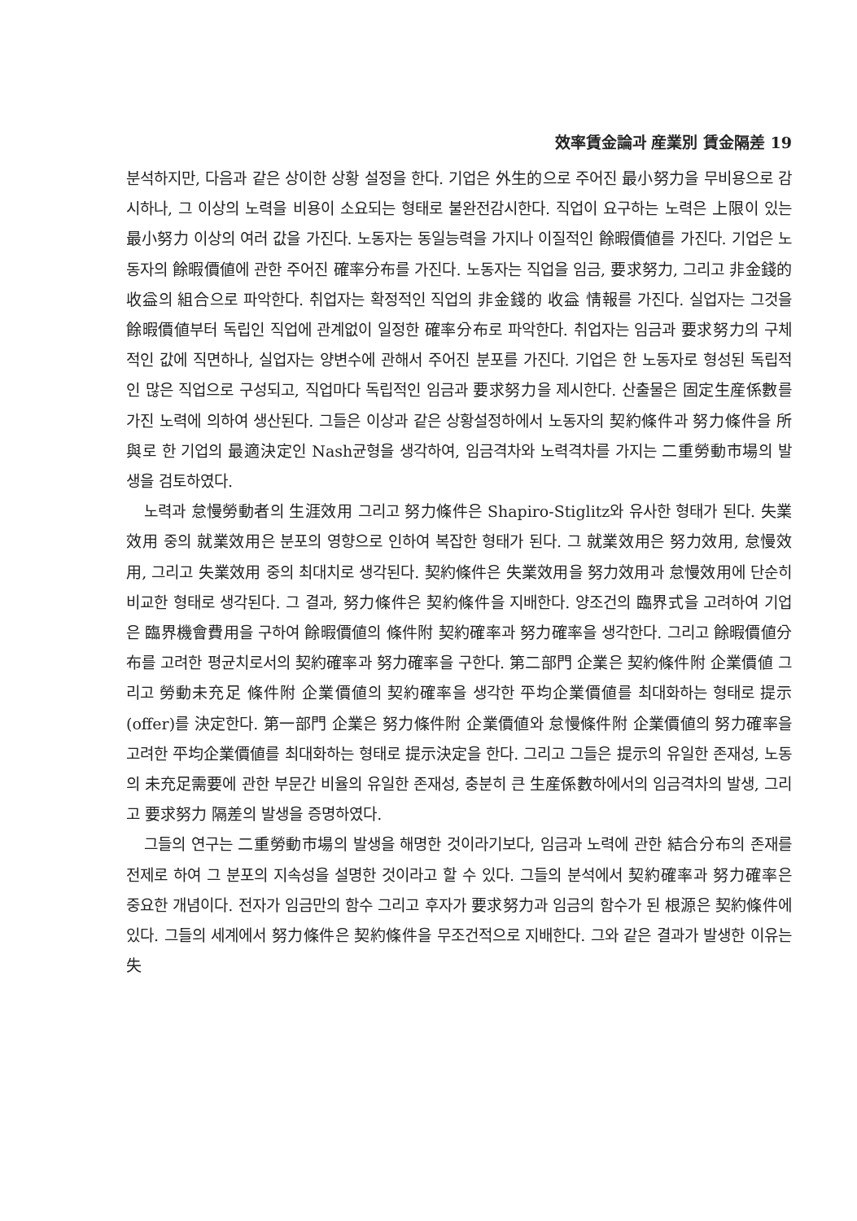效率賃金論과 産業別 賃金隔差 19
분석하지만, 다음과 같은 상이한 상황 설정을 한다. 기업은 外生的으로 주어진 最小努力을 무비용으로 감시하나, 그 이상의 노력을 비용이 소요되는 형태로 불완전감시한다. 직업이 요구하는 노력은 上限이 있는 最小努力 이상의 여러 값을 가진다. 노동자는 동일능력을 가지나 이질적인 餘暇價値를 가진다. 기업은 노동자의 餘暇價値에 관한 주어진 確率分布를 가진다. 노동자는 직업을 임금, 要求努力, 그리고 非金錢的 收益의 組合으로 파악한다. 취업자는 확정적인 직업의 非金錢的 收益 情報를 가진다. 실업자는 그것을 餘暇價値부터 독립인 직업에 관계없이 일정한 確率分布로 파악한다. 취업자는 임금과 要求努力의 구체적인 값에 직면하나, 실업자는 양변수에 관해서 주어진 분포를 가진다. 기업은 한 노동자로 형성된 독립적인 많은 직업으로 구성되고, 직업마다 독립적인 임금과 要求努力을 제시한다. 산출물은 固定生産係數를 가진 노력에 의하여 생산된다. 그들은 이상과 같은 상황설정하에서 노동자의 契約條件과 努力條件을 所與로 한 기업의 最適決定인 Nash균형을 생각하여, 임금격차와 노력격차를 가지는 二重勞動市場의 발생을 검토하였다.
노력과 怠慢勞動者의 生涯效用 그리고 努力條件은 Shapiro-Stiglitz와 유사한 형태가 된다. 失業效用 중의 就業效用은 분포의 영향으로 인하여 복잡한 형태가 된다. 그 就業效用은 努力效用, 怠慢效用, 그리고 失業效用 중의 최대치로 생각된다. 契約條件은 失業效用을 努力效用과 怠慢效用에 단순히 비교한 형태로 생각된다. 그 결과, 努力條件은 契約條件을 지배한다. 양조건의 臨界式을 고려하여 기업은 臨界機會費用을 구하여 餘暇價値의 條件附 契約確率과 努力確率을 생각한다. 그리고 餘暇價値分布를 고려한 평균치로서의 契約確率과 努力確率을 구한다. 第二部門 企業은 契約條件附 企業價値 그리고 勞動未充足 條件附 企業價値의 契約確率을 생각한 平均企業價値를 최대화하는 형태로 提示(offer)를 決定한다. 第一部門 企業은 努力條件附 企業價値와 怠慢條件附 企業價値의 努力確率을 고려한 平均企業價値를 최대화하는 형태로 提示決定을 한다. 그리고 그들은 提示의 유일한 존재성, 노동의 未充足需要에 관한 부문간 비율의 유일한 존재성, 충분히 큰 生産係數하에서의 임금격차의 발생, 그리고 要求努力 隔差의 발생을 증명하였다.
그들의 연구는 二重勞動市場의 발생을 해명한 것이라기보다, 임금과 노력에 관한 結合分布의 존재를 전제로 하여 그 분포의 지속성을 설명한 것이라고 할 수 있다. 그들의 분석에서 契約確率과 努力確率은 중요한 개념이다. 전자가 임금만의 함수 그리고 후자가 要求努力과 임금의 함수가 된 根源은 契約條件에 있다. 그들의 세계에서 努力條件은 契約條件을 무조건적으로 지배한다. 그와 같은 결과가 발생한 이유는 失